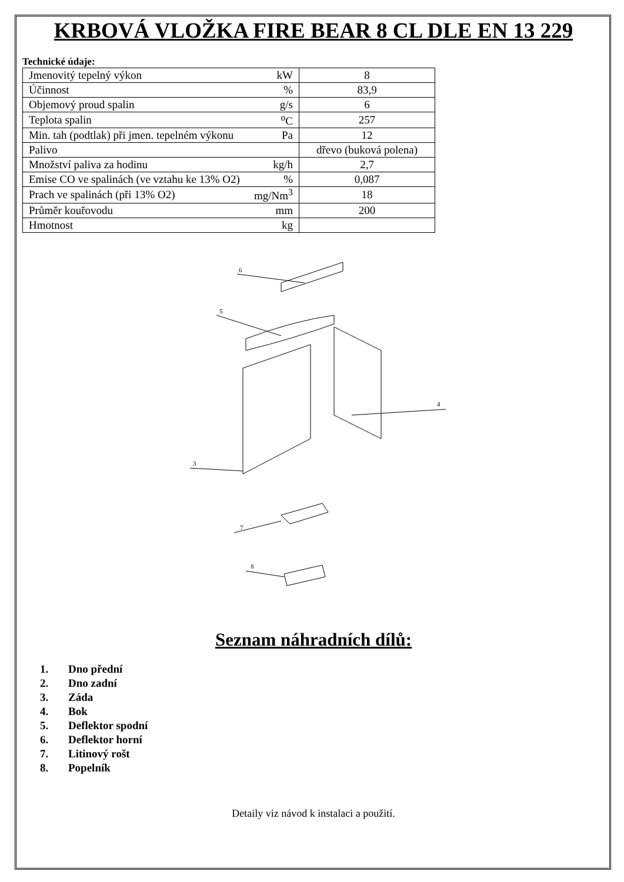KRBOVÁ VLOŽKA FIRE BEAR 8 CL DLE EN 13 229
Technické údaje:
| Jmenovitý tepelný výkon | kW | 8 |
| Účinnost | % | 83,9 |
| Objemový proud spalin | g/s | 6 |
| Teplota spalin | <sup>o</sup> C | 257 |
| Min. tah (podtlak) při jmen. tepelném výkonu | Pa | 12 |
| Palivo | | dřevo (buková polena) |
| Množství paliva za hodinu | kg/h | 2,7 |
| Emise CO ve spalinách (ve vztahu ke 13% O2) | % | 0,087 |
| Prach ve spalinách (při 13% O2) | mg/Nm<sup>3</sup> | 18 |
| Průměr kouřovodu | mm | 200 |
| Hmotnost | kg | |
6
5
3
4
7
8
Seznam náhradních dílů:
1. Dno přední
2. Dno zadní
3. Záda
4. Bok
5. Deflektor spodní
6. Deflektor horní
7. Litinový rošt
8. Popelník
Detaily viz návod k instalaci a použití.